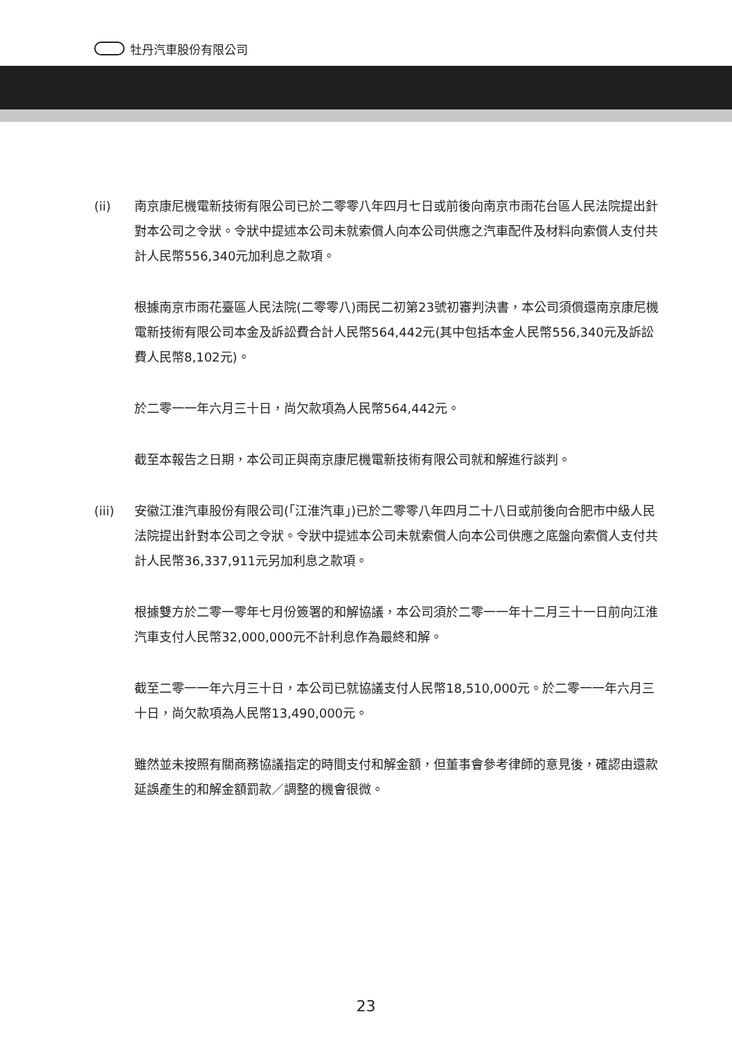牡丹汽車股份有限公司
(ii) 南京康尼機電新技術有限公司已於二零零八年四月七日或前後向南京市雨花台區人民法院提出針對本公司之令狀。令狀中提述本公司未就索償人向本公司供應之汽車配件及材料向索償人支付共計人民幣556,340元加利息之款項。
根據南京市雨花臺區人民法院(二零零八)雨民二初第23號初審判決書，本公司須償還南京康尼機電新技術有限公司本金及訴訟費合計人民幣564,442元(其中包括本金人民幣556,340元及訴訟費人民幣8,102元)。
於二零一一年六月三十日，尚欠款項為人民幣564,442元。
截至本報告之日期，本公司正與南京康尼機電新技術有限公司就和解進行談判。
(iii) 安徽江淮汽車股份有限公司(「江淮汽車」)已於二零零八年四月二十八日或前後向合肥市中級人民法院提出針對本公司之令狀。令狀中提述本公司未就索償人向本公司供應之底盤向索償人支付共計人民幣36,337,911元另加利息之款項。
根據雙方於二零一零年七月份簽署的和解協議，本公司須於二零一一年十二月三十一日前向江淮汽車支付人民幣32,000,000元不計利息作為最終和解。
截至二零一一年六月三十日，本公司已就協議支付人民幣18,510,000元。於二零一一年六月三十日，尚欠款項為人民幣13,490,000元。
雖然並未按照有關商務協議指定的時間支付和解金額，但董事會參考律師的意見後，確認由還款延誤產生的和解金額罰款／調整的機會很微。
23